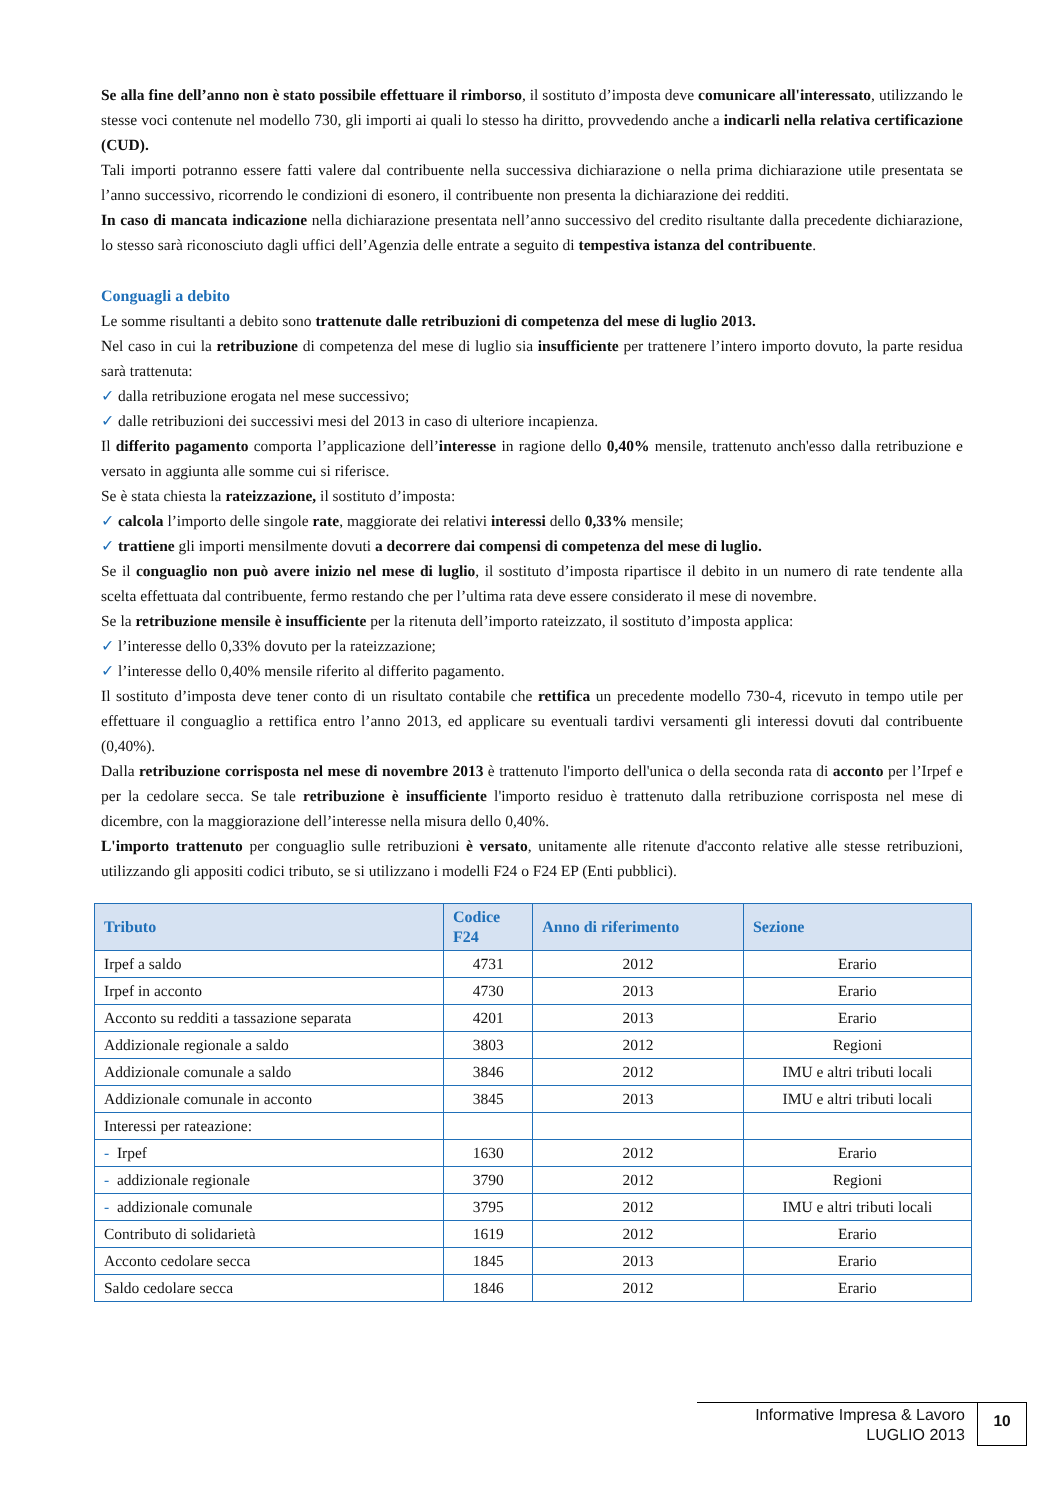Se alla fine dell’anno non è stato possibile effettuare il rimborso, il sostituto d’imposta deve comunicare all'interessato, utilizzando le stesse voci contenute nel modello 730, gli importi ai quali lo stesso ha diritto, provvedendo anche a indicarli nella relativa certificazione (CUD).
Tali importi potranno essere fatti valere dal contribuente nella successiva dichiarazione o nella prima dichiarazione utile presentata se l’anno successivo, ricorrendo le condizioni di esonero, il contribuente non presenta la dichiarazione dei redditi.
In caso di mancata indicazione nella dichiarazione presentata nell’anno successivo del credito risultante dalla precedente dichiarazione, lo stesso sarà riconosciuto dagli uffici dell’Agenzia delle entrate a seguito di tempestiva istanza del contribuente.
Conguagli a debito
Le somme risultanti a debito sono trattenute dalle retribuzioni di competenza del mese di luglio 2013.
Nel caso in cui la retribuzione di competenza del mese di luglio sia insufficiente per trattenere l’intero importo dovuto, la parte residua sarà trattenuta:
✓ dalla retribuzione erogata nel mese successivo;
✓ dalle retribuzioni dei successivi mesi del 2013 in caso di ulteriore incapienza.
Il differito pagamento comporta l’applicazione dell’interesse in ragione dello 0,40% mensile, trattenuto anch'esso dalla retribuzione e versato in aggiunta alle somme cui si riferisce.
Se è stata chiesta la rateizzazione, il sostituto d’imposta:
✓ calcola l’importo delle singole rate, maggiorate dei relativi interessi dello 0,33% mensile;
✓ trattiene gli importi mensilmente dovuti a decorrere dai compensi di competenza del mese di luglio.
Se il conguaglio non può avere inizio nel mese di luglio, il sostituto d’imposta ripartisce il debito in un numero di rate tendente alla scelta effettuata dal contribuente, fermo restando che per l’ultima rata deve essere considerato il mese di novembre.
Se la retribuzione mensile è insufficiente per la ritenuta dell’importo rateizzato, il sostituto d’imposta applica:
✓ l’interesse dello 0,33% dovuto per la rateizzazione;
✓ l’interesse dello 0,40% mensile riferito al differito pagamento.
Il sostituto d’imposta deve tener conto di un risultato contabile che rettifica un precedente modello 730-4, ricevuto in tempo utile per effettuare il conguaglio a rettifica entro l’anno 2013, ed applicare su eventuali tardivi versamenti gli interessi dovuti dal contribuente (0,40%).
Dalla retribuzione corrisposta nel mese di novembre 2013 è trattenuto l'importo dell'unica o della seconda rata di acconto per l’Irpef e per la cedolare secca. Se tale retribuzione è insufficiente l'importo residuo è trattenuto dalla retribuzione corrisposta nel mese di dicembre, con la maggiorazione dell’interesse nella misura dello 0,40%.
L'importo trattenuto per conguaglio sulle retribuzioni è versato, unitamente alle ritenute d'acconto relative alle stesse retribuzioni, utilizzando gli appositi codici tributo, se si utilizzano i modelli F24 o F24 EP (Enti pubblici).
| Tributo | Codice F24 | Anno di riferimento | Sezione |
| --- | --- | --- | --- |
| Irpef a saldo | 4731 | 2012 | Erario |
| Irpef in acconto | 4730 | 2013 | Erario |
| Acconto su redditi a tassazione separata | 4201 | 2013 | Erario |
| Addizionale regionale a saldo | 3803 | 2012 | Regioni |
| Addizionale comunale a saldo | 3846 | 2012 | IMU e altri tributi locali |
| Addizionale comunale in acconto | 3845 | 2013 | IMU e altri tributi locali |
| Interessi per rateazione: | | | |
| - Irpef | 1630 | 2012 | Erario |
| - addizionale regionale | 3790 | 2012 | Regioni |
| - addizionale comunale | 3795 | 2012 | IMU e altri tributi locali |
| Contributo di solidarietà | 1619 | 2012 | Erario |
| Acconto cedolare secca | 1845 | 2013 | Erario |
| Saldo cedolare secca | 1846 | 2012 | Erario |
Informative Impresa & Lavoro
LUGLIO 2013
10